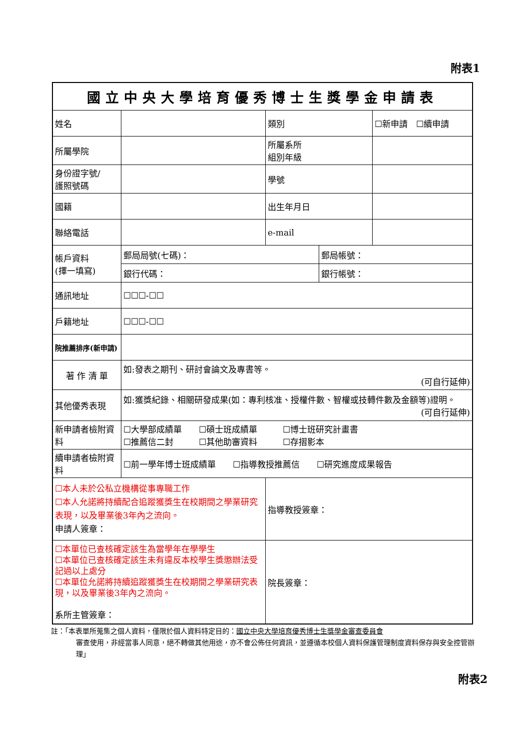附表1
| 國立中央大學培育優秀博士生獎學金申請表 | | | | |
| 姓名 | | 類別 | | ☐新申請 ☐續申請 |
| 所屬學院 | | 所屬系所 組別年級 | | |
| 身份證字號/ 護照號碼 | | 學號 | | |
| 國籍 | | 出生年月日 | | |
| 聯絡電話 | | e-mail | | |
| 帳戶資料 (擇一填寫) | 郵局局號(七碼)： | | 郵局帳號： | |
| | 銀行代碼： | | 銀行帳號： | |
| 通訊地址 | ☐☐☐-☐☐ | | | |
| 戶籍地址 | ☐☐☐-☐☐ | | | |
| 院推薦排序(新申請) | | | | |
| 著 作 清 單 | 如:發表之期刊、研討會論文及專書等。 (可自行延伸) | | | |
| 其他優秀表現 | 如:獲獎紀錄、相關研發成果(如：專利核准、授權件數、智權或技轉件數及金額等)證明。 (可自行延伸) | | | |
| 新申請者檢附資料 | ☐大學部成績單 ☐碩士班成績單 ☐博士班研究計畫書 ☐推薦信二封 ☐其他助審資料 ☐存摺影本 | | | |
| 續申請者檢附資料 | ☐前一學年博士班成績單 ☐指導教授推薦信 ☐研究進度成果報告 | | | |
| ☐本人未於公私立機構從事專職工作 ☐本人允諾將持續配合追蹤獲獎生在校期間之學業研究表現，以及畢業後3年內之流向。 申請人簽章： | | 指導教授簽章： | | |
| ☐本單位已查核確定該生為當學年在學學生 ☐本單位已查核確定該生未有違反本校學生獎懲辦法受記過以上處分 ☐本單位允諾將持續追蹤獲獎生在校期間之學業研究表現，以及畢業後3年內之流向。 系所主管簽章： | | 院長簽章： | | |
註：「本表單所蒐集之個人資料，僅限於個人資料特定目的：國立中央大學培育優秀博士生獎學金審查委員會
審查使用，非經當事人同意，絕不轉做其他用途，亦不會公佈任何資訊，並遵循本校個人資料保護管理制度資料保存與安全控管辦理」
附表2